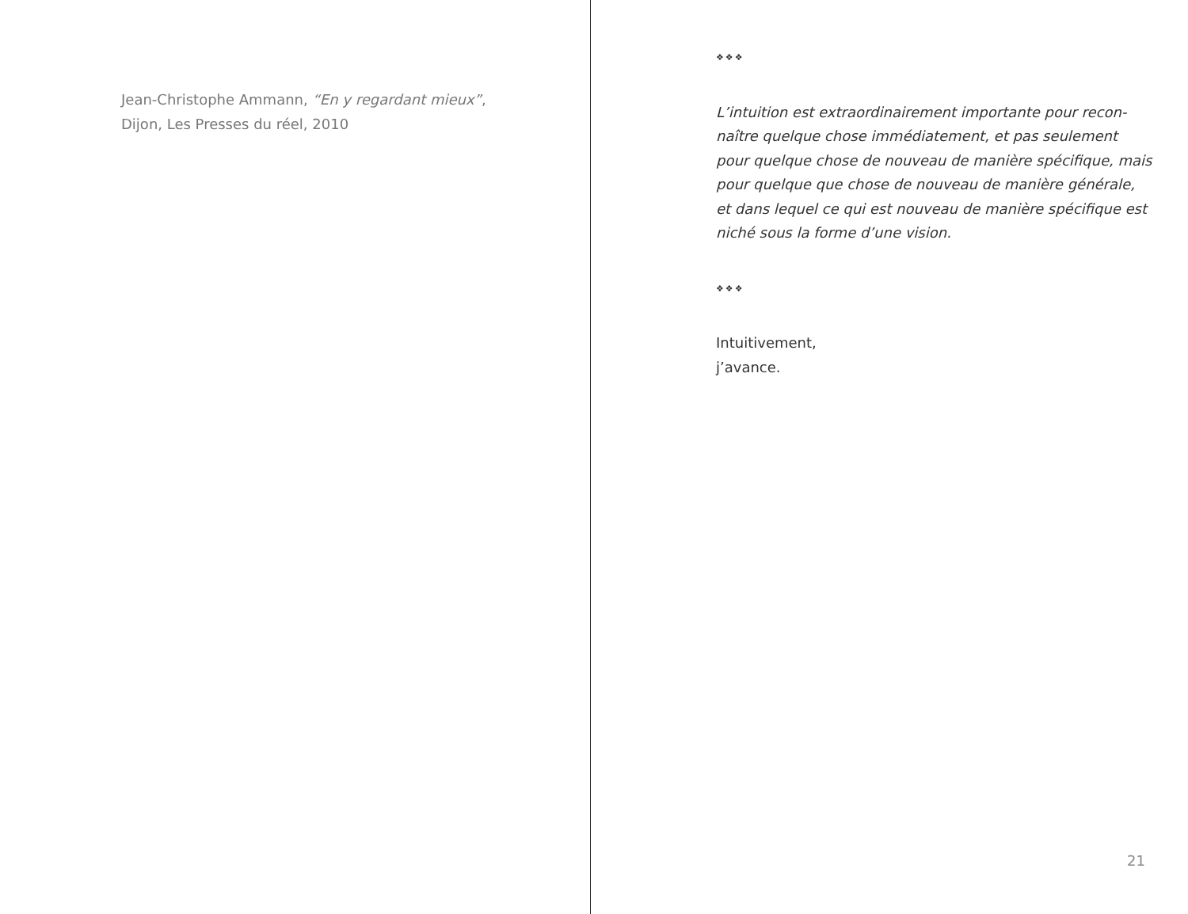Jean-Christophe Ammann, “En y regardant mieux”,
Dijon, Les Presses du réel, 2010
❖❖❖
L’intuition est extraordinairement importante pour recon-
naître quelque chose immédiatement, et pas seulement
pour quelque chose de nouveau de manière spécifique, mais
pour quelque que chose de nouveau de manière générale,
et dans lequel ce qui est nouveau de manière spécifique est
niché sous la forme d’une vision.
❖❖❖
Intuitivement,
j’avance.
21